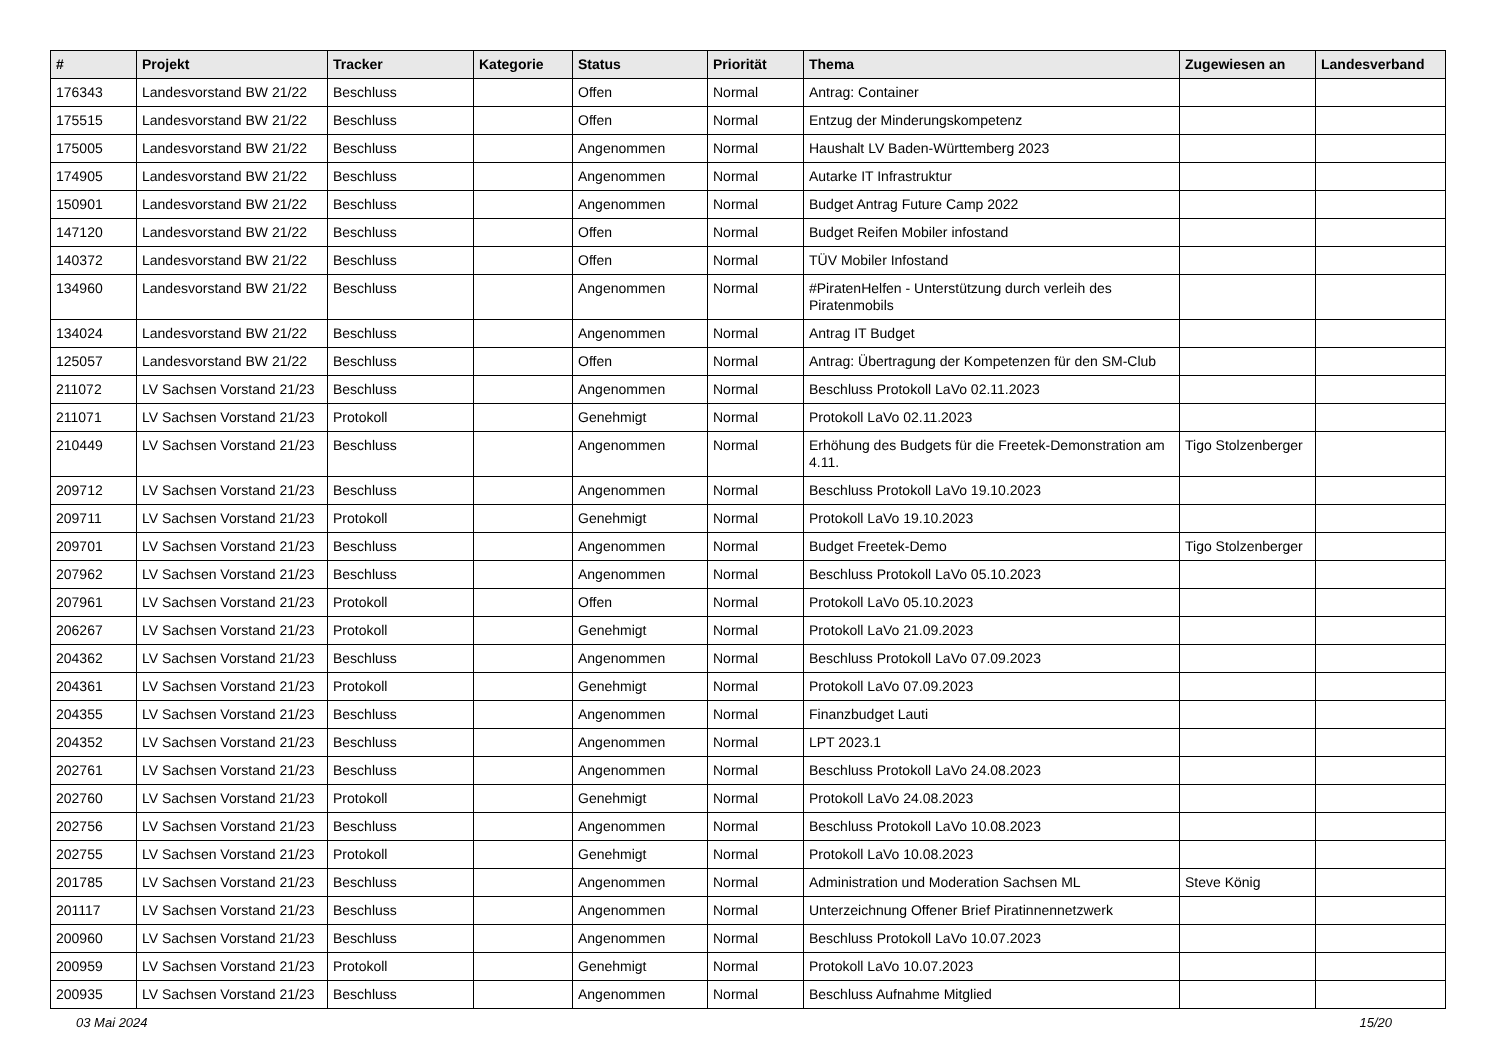| # | Projekt | Tracker | Kategorie | Status | Priorität | Thema | Zugewiesen an | Landesverband |
| --- | --- | --- | --- | --- | --- | --- | --- | --- |
| 176343 | Landesvorstand BW 21/22 | Beschluss | | Offen | Normal | Antrag: Container | | |
| 175515 | Landesvorstand BW 21/22 | Beschluss | | Offen | Normal | Entzug der Minderungskompetenz | | |
| 175005 | Landesvorstand BW 21/22 | Beschluss | | Angenommen | Normal | Haushalt LV Baden-Württemberg 2023 | | |
| 174905 | Landesvorstand BW 21/22 | Beschluss | | Angenommen | Normal | Autarke IT Infrastruktur | | |
| 150901 | Landesvorstand BW 21/22 | Beschluss | | Angenommen | Normal | Budget Antrag Future Camp 2022 | | |
| 147120 | Landesvorstand BW 21/22 | Beschluss | | Offen | Normal | Budget Reifen Mobiler infostand | | |
| 140372 | Landesvorstand BW 21/22 | Beschluss | | Offen | Normal | TÜV Mobiler Infostand | | |
| 134960 | Landesvorstand BW 21/22 | Beschluss | | Angenommen | Normal | #PiratenHelfen - Unterstützung durch verleih des Piratenmobils | | |
| 134024 | Landesvorstand BW 21/22 | Beschluss | | Angenommen | Normal | Antrag IT Budget | | |
| 125057 | Landesvorstand BW 21/22 | Beschluss | | Offen | Normal | Antrag: Übertragung der Kompetenzen für den SM-Club | | |
| 211072 | LV Sachsen Vorstand 21/23 | Beschluss | | Angenommen | Normal | Beschluss Protokoll LaVo 02.11.2023 | | |
| 211071 | LV Sachsen Vorstand 21/23 | Protokoll | | Genehmigt | Normal | Protokoll LaVo 02.11.2023 | | |
| 210449 | LV Sachsen Vorstand 21/23 | Beschluss | | Angenommen | Normal | Erhöhung des Budgets für die Freetek-Demonstration am 4.11. | Tigo Stolzenberger | |
| 209712 | LV Sachsen Vorstand 21/23 | Beschluss | | Angenommen | Normal | Beschluss Protokoll LaVo 19.10.2023 | | |
| 209711 | LV Sachsen Vorstand 21/23 | Protokoll | | Genehmigt | Normal | Protokoll LaVo 19.10.2023 | | |
| 209701 | LV Sachsen Vorstand 21/23 | Beschluss | | Angenommen | Normal | Budget Freetek-Demo | Tigo Stolzenberger | |
| 207962 | LV Sachsen Vorstand 21/23 | Beschluss | | Angenommen | Normal | Beschluss Protokoll LaVo 05.10.2023 | | |
| 207961 | LV Sachsen Vorstand 21/23 | Protokoll | | Offen | Normal | Protokoll LaVo 05.10.2023 | | |
| 206267 | LV Sachsen Vorstand 21/23 | Protokoll | | Genehmigt | Normal | Protokoll LaVo 21.09.2023 | | |
| 204362 | LV Sachsen Vorstand 21/23 | Beschluss | | Angenommen | Normal | Beschluss Protokoll LaVo 07.09.2023 | | |
| 204361 | LV Sachsen Vorstand 21/23 | Protokoll | | Genehmigt | Normal | Protokoll LaVo 07.09.2023 | | |
| 204355 | LV Sachsen Vorstand 21/23 | Beschluss | | Angenommen | Normal | Finanzbudget Lauti | | |
| 204352 | LV Sachsen Vorstand 21/23 | Beschluss | | Angenommen | Normal | LPT 2023.1 | | |
| 202761 | LV Sachsen Vorstand 21/23 | Beschluss | | Angenommen | Normal | Beschluss Protokoll LaVo 24.08.2023 | | |
| 202760 | LV Sachsen Vorstand 21/23 | Protokoll | | Genehmigt | Normal | Protokoll LaVo 24.08.2023 | | |
| 202756 | LV Sachsen Vorstand 21/23 | Beschluss | | Angenommen | Normal | Beschluss Protokoll LaVo 10.08.2023 | | |
| 202755 | LV Sachsen Vorstand 21/23 | Protokoll | | Genehmigt | Normal | Protokoll LaVo 10.08.2023 | | |
| 201785 | LV Sachsen Vorstand 21/23 | Beschluss | | Angenommen | Normal | Administration und Moderation Sachsen ML | Steve König | |
| 201117 | LV Sachsen Vorstand 21/23 | Beschluss | | Angenommen | Normal | Unterzeichnung Offener Brief Piratinnennetzwerk | | |
| 200960 | LV Sachsen Vorstand 21/23 | Beschluss | | Angenommen | Normal | Beschluss Protokoll LaVo 10.07.2023 | | |
| 200959 | LV Sachsen Vorstand 21/23 | Protokoll | | Genehmigt | Normal | Protokoll LaVo 10.07.2023 | | |
| 200935 | LV Sachsen Vorstand 21/23 | Beschluss | | Angenommen | Normal | Beschluss Aufnahme Mitglied | | |
03 Mai 2024 15/20